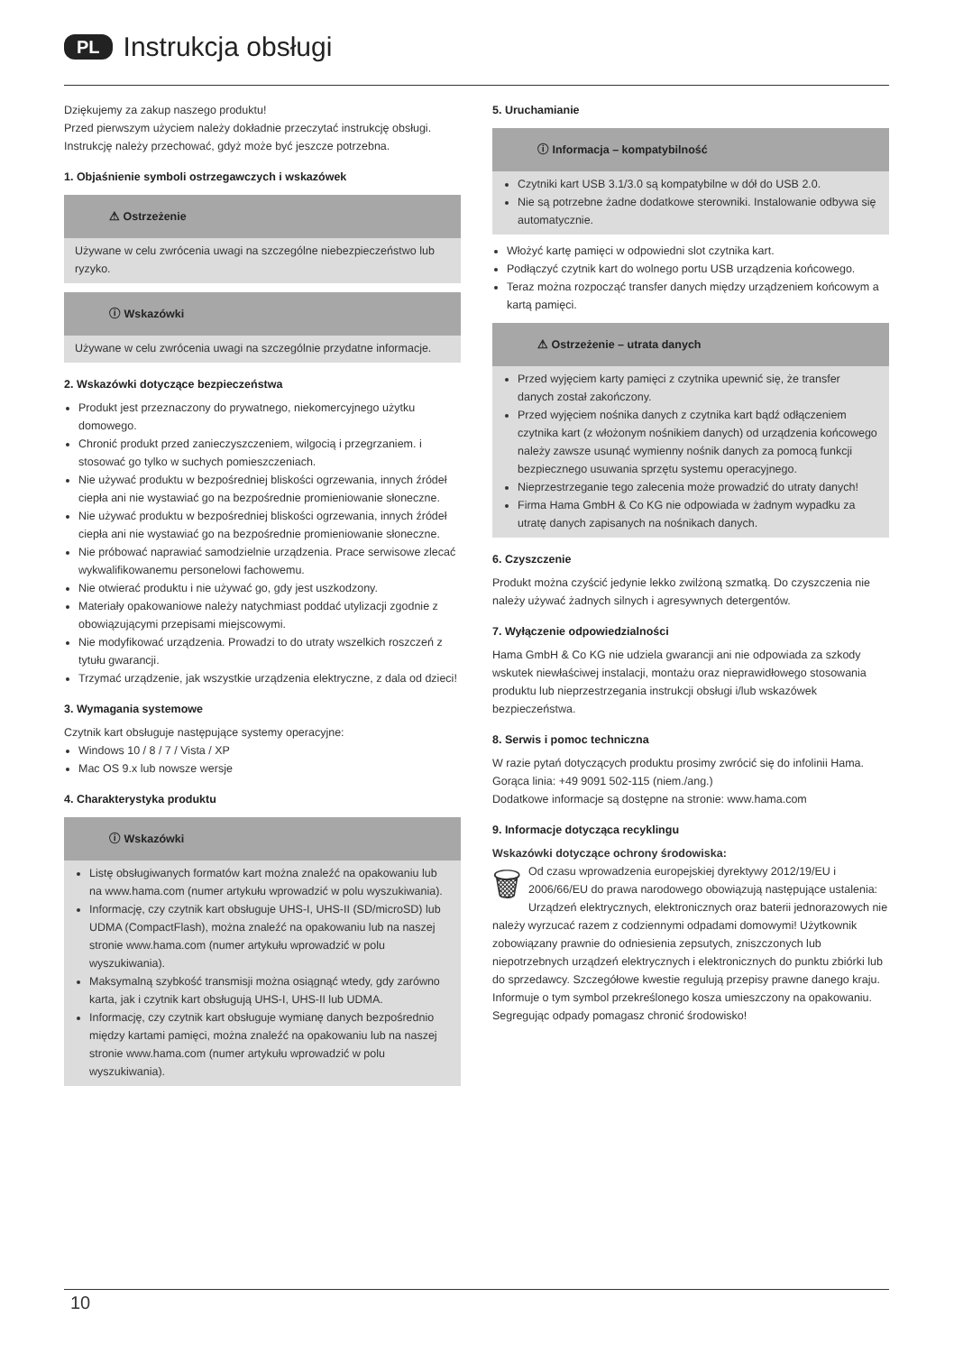PL Instrukcja obsługi
Dziękujemy za zakup naszego produktu!
Przed pierwszym użyciem należy dokładnie przeczytać instrukcję obsługi. Instrukcję należy przechować, gdyż może być jeszcze potrzebna.
1. Objaśnienie symboli ostrzegawczych i wskazówek
⚠ Ostrzeżenie
Używane w celu zwrócenia uwagi na szczególne niebezpieczeństwo lub ryzyko.
ⓘ Wskazówki
Używane w celu zwrócenia uwagi na szczególnie przydatne informacje.
2. Wskazówki dotyczące bezpieczeństwa
Produkt jest przeznaczony do prywatnego, niekomercyjnego użytku domowego.
Chronić produkt przed zanieczyszczeniem, wilgocią i przegrzaniem. i stosować go tylko w suchych pomieszczeniach.
Nie używać produktu w bezpośredniej bliskości ogrzewania, innych źródeł ciepła ani nie wystawiać go na bezpośrednie promieniowanie słoneczne.
Nie używać produktu w bezpośredniej bliskości ogrzewania, innych źródeł ciepła ani nie wystawiać go na bezpośrednie promieniowanie słoneczne.
Nie próbować naprawiać samodzielnie urządzenia. Prace serwisowe zlecać wykwalifikowanemu personelowi fachowemu.
Nie otwierać produktu i nie używać go, gdy jest uszkodzony.
Materiały opakowaniowe należy natychmiast poddać utylizacji zgodnie z obowiązującymi przepisami miejscowymi.
Nie modyfikować urządzenia. Prowadzi to do utraty wszelkich roszczeń z tytułu gwarancji.
Trzymać urządzenie, jak wszystkie urządzenia elektryczne, z dala od dzieci!
3. Wymagania systemowe
Czytnik kart obsługuje następujące systemy operacyjne:
Windows 10 / 8 / 7 / Vista / XP
Mac OS 9.x lub nowsze wersje
4. Charakterystyka produktu
ⓘ Wskazówki
Listę obsługiwanych formatów kart można znaleźć na opakowaniu lub na www.hama.com (numer artykułu wprowadzić w polu wyszukiwania).
Informację, czy czytnik kart obsługuje UHS-I, UHS-II (SD/microSD) lub UDMA (CompactFlash), można znaleźć na opakowaniu lub na naszej stronie www.hama.com (numer artykułu wprowadzić w polu wyszukiwania).
Maksymalną szybkość transmisji można osiągnąć wtedy, gdy zarówno karta, jak i czytnik kart obsługują UHS-I, UHS-II lub UDMA.
Informację, czy czytnik kart obsługuje wymianę danych bezpośrednio między kartami pamięci, można znaleźć na opakowaniu lub na naszej stronie www.hama.com (numer artykułu wprowadzić w polu wyszukiwania).
5. Uruchamianie
ⓘ Informacja – kompatybilność
Czytniki kart USB 3.1/3.0 są kompatybilne w dół do USB 2.0.
Nie są potrzebne żadne dodatkowe sterowniki. Instalowanie odbywa się automatycznie.
Włożyć kartę pamięci w odpowiedni slot czytnika kart.
Podłączyć czytnik kart do wolnego portu USB urządzenia końcowego.
Teraz można rozpocząć transfer danych między urządzeniem końcowym a kartą pamięci.
⚠ Ostrzeżenie – utrata danych
Przed wyjęciem karty pamięci z czytnika upewnić się, że transfer danych został zakończony.
Przed wyjęciem nośnika danych z czytnika kart bądź odłączeniem czytnika kart (z włożonym nośnikiem danych) od urządzenia końcowego należy zawsze usunąć wymienny nośnik danych za pomocą funkcji bezpiecznego usuwania sprzętu systemu operacyjnego.
Nieprzestrzeganie tego zalecenia może prowadzić do utraty danych!
Firma Hama GmbH & Co KG nie odpowiada w żadnym wypadku za utratę danych zapisanych na nośnikach danych.
6. Czyszczenie
Produkt można czyścić jedynie lekko zwilżoną szmatką. Do czyszczenia nie należy używać żadnych silnych i agresywnych detergentów.
7. Wyłączenie odpowiedzialności
Hama GmbH & Co KG nie udziela gwarancji ani nie odpowiada za szkody wskutek niewłaściwej instalacji, montażu oraz nieprawidłowego stosowania produktu lub nieprzestrzegania instrukcji obsługi i/lub wskazówek bezpieczeństwa.
8. Serwis i pomoc techniczna
W razie pytań dotyczących produktu prosimy zwrócić się do infolinii Hama.
Gorąca linia: +49 9091 502-115 (niem./ang.)
Dodatkowe informacje są dostępne na stronie: www.hama.com
9. Informacje dotycząca recyklingu
Wskazówki dotyczące ochrony środowiska:
🗑 Od czasu wprowadzenia europejskiej dyrektywy 2012/19/EU i 2006/66/EU do prawa narodowego obowiązują następujące ustalenia:
Urządzeń elektrycznych, elektronicznych oraz baterii jednorazowych nie należy wyrzucać razem z codziennymi odpadami domowymi! Użytkownik zobowiązany prawnie do odniesienia zepsutych, zniszczonych lub niepotrzebnych urządzeń elektrycznych i elektronicznych do punktu zbiórki lub do sprzedawcy. Szczegółowe kwestie regulują przepisy prawne danego kraju. Informuje o tym symbol przekreślonego kosza umieszczony na opakowaniu. Segregując odpady pomagasz chronić środowisko!
10